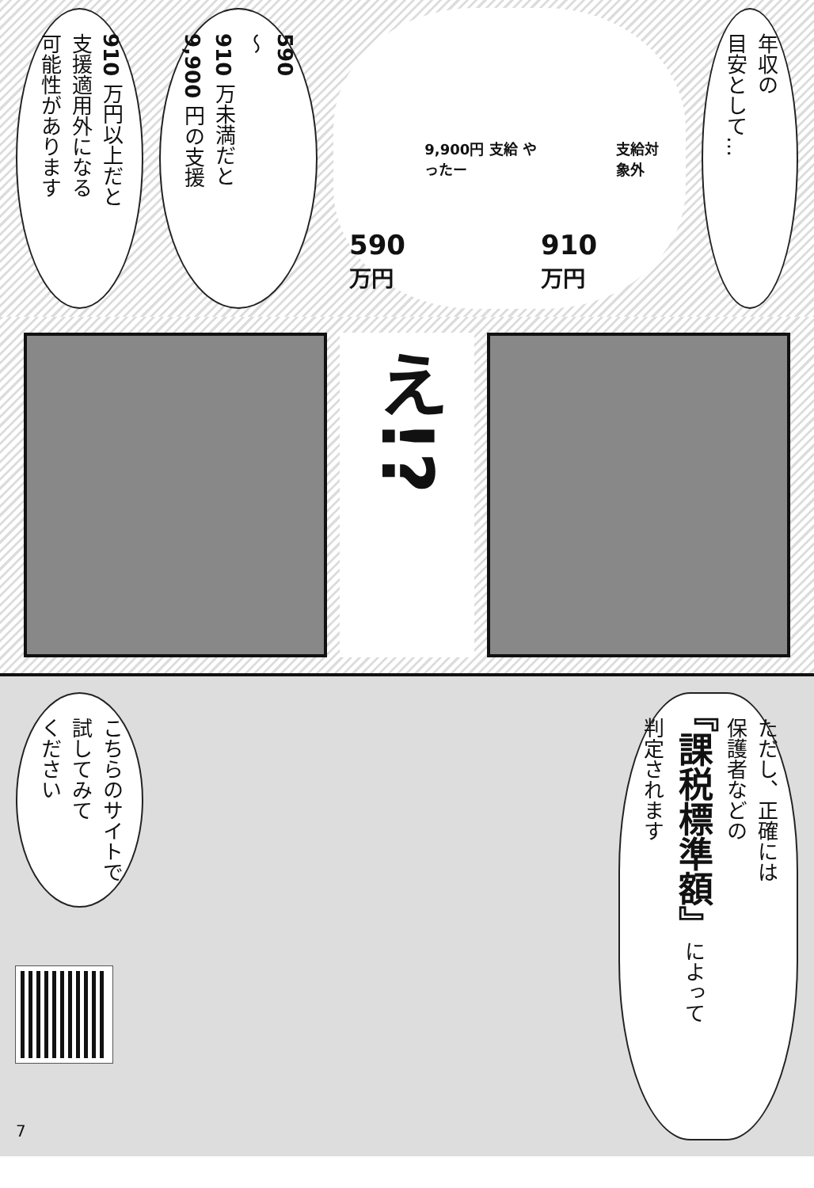年収の
目安として…
590万円 9,900円 支給 やったー 910万円 支給対象外
590
〜
910 万未満だと
9,900 円の支援
910 万円以上だと
支援適用外になる
可能性があります
え!?
ただし、正確には
保護者などの
『課税標準額』によって
判定されます
こちらのサイトで
試してみて
ください
7